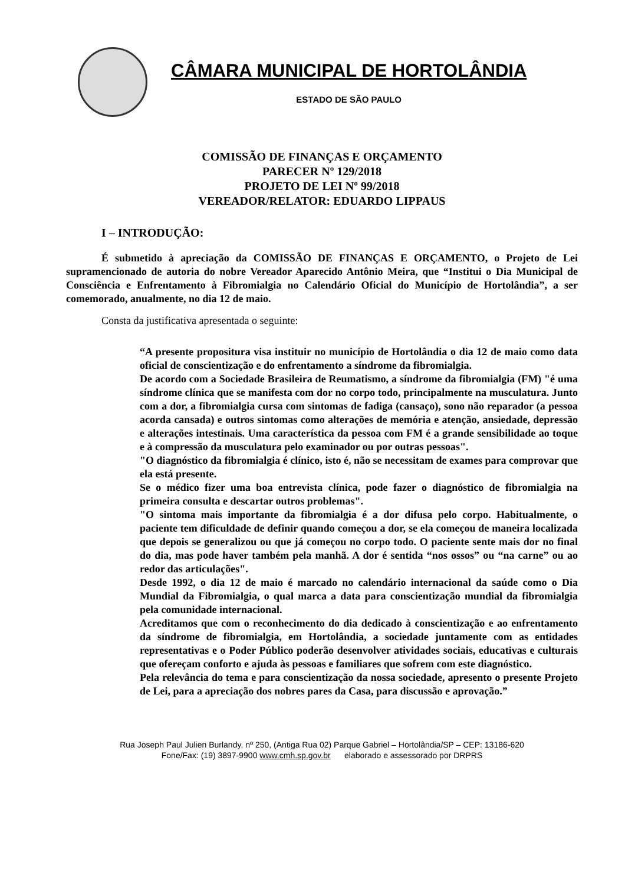CÂMARA MUNICIPAL DE HORTOLÂNDIA
ESTADO DE SÃO PAULO
COMISSÃO DE FINANÇAS E ORÇAMENTO
PARECER Nº 129/2018
PROJETO DE LEI Nº 99/2018
VEREADOR/RELATOR: EDUARDO LIPPAUS
I – INTRODUÇÃO:
É submetido à apreciação da COMISSÃO DE FINANÇAS E ORÇAMENTO, o Projeto de Lei supramencionado de autoria do nobre Vereador Aparecido Antônio Meira, que “Institui o Dia Municipal de Consciência e Enfrentamento à Fibromialgia no Calendário Oficial do Município de Hortolândia”, a ser comemorado, anualmente, no dia 12 de maio.
Consta da justificativa apresentada o seguinte:
“A presente propositura visa instituir no município de Hortolândia o dia 12 de maio como data oficial de conscientização e do enfrentamento a síndrome da fibromialgia.
De acordo com a Sociedade Brasileira de Reumatismo, a síndrome da fibromialgia (FM) "é uma síndrome clínica que se manifesta com dor no corpo todo, principalmente na musculatura. Junto com a dor, a fibromialgia cursa com sintomas de fadiga (cansaço), sono não reparador (a pessoa acorda cansada) e outros sintomas como alterações de memória e atenção, ansiedade, depressão e alterações intestinais. Uma característica da pessoa com FM é a grande sensibilidade ao toque e à compressão da musculatura pelo examinador ou por outras pessoas".
"O diagnóstico da fibromialgia é clínico, isto é, não se necessitam de exames para comprovar que ela está presente.
Se o médico fizer uma boa entrevista clínica, pode fazer o diagnóstico de fibromialgia na primeira consulta e descartar outros problemas".
"O sintoma mais importante da fibromialgia é a dor difusa pelo corpo. Habitualmente, o paciente tem dificuldade de definir quando começou a dor, se ela começou de maneira localizada que depois se generalizou ou que já começou no corpo todo. O paciente sente mais dor no final do dia, mas pode haver também pela manhã. A dor é sentida “nos ossos” ou “na carne” ou ao redor das articulações".
Desde 1992, o dia 12 de maio é marcado no calendário internacional da saúde como o Dia Mundial da Fibromialgia, o qual marca a data para conscientização mundial da fibromialgia pela comunidade internacional.
Acreditamos que com o reconhecimento do dia dedicado à conscientização e ao enfrentamento da síndrome de fibromialgia, em Hortolândia, a sociedade juntamente com as entidades representativas e o Poder Público poderão desenvolver atividades sociais, educativas e culturais que ofereçam conforto e ajuda às pessoas e familiares que sofrem com este diagnóstico.
Pela relevância do tema e para conscientização da nossa sociedade, apresento o presente Projeto de Lei, para a apreciação dos nobres pares da Casa, para discussão e aprovação.”
Rua Joseph Paul Julien Burlandy, nº 250, (Antiga Rua 02) Parque Gabriel – Hortolândia/SP – CEP: 13186-620
Fone/Fax: (19) 3897-9900 www.cmh.sp.gov.br elaborado e assessorado por DRPRS